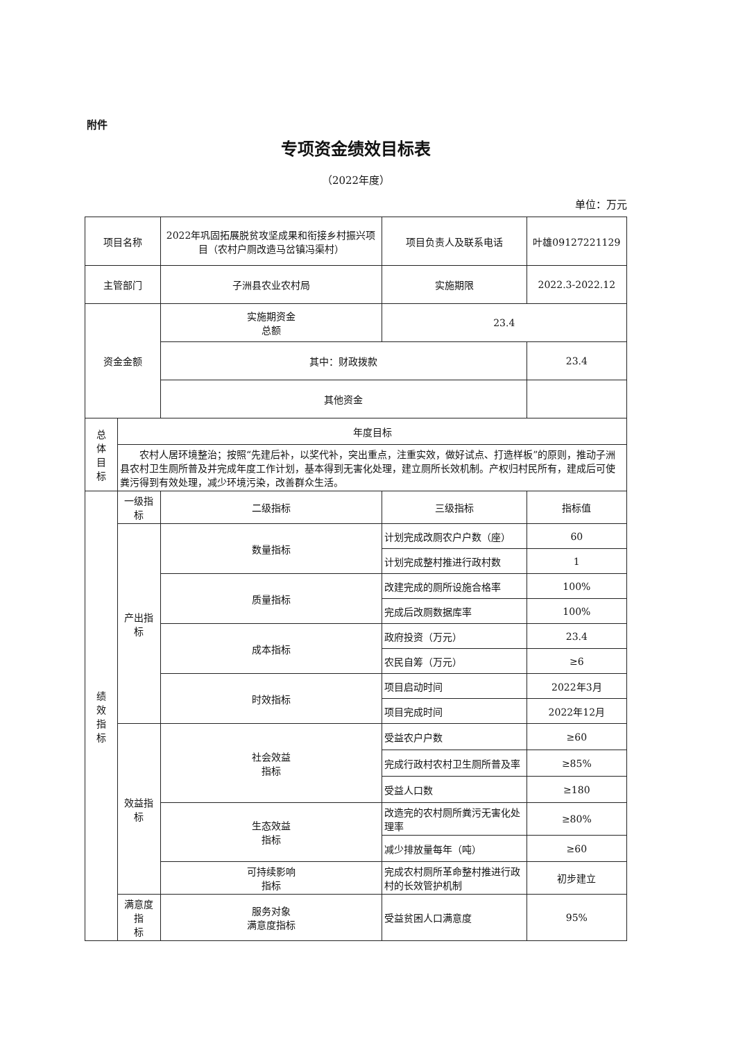附件
专项资金绩效目标表
（2022年度）
单位：万元
| 项目名称 | | 2022年巩固拓展脱贫攻坚成果和衔接乡村振兴项目（农村户厕改造马岔镇冯渠村） | | 项目负责人及联系电话 | 叶雄09127221129 | |
| 主管部门 | | 子洲县农业农村局 | | 实施期限 | 2022.3-2022.12 | |
| 资金金额 | | 实施期资金 总额 | | 23.4 | | |
| | | 其中：财政拨款 | | | 23.4 | |
| | | 其他资金 | | | | |
| 总 体 目 标 | 年度目标 | | | | | |
| | 农村人居环境整治；按照“先建后补，以奖代补，突出重点，注重实效，做好试点、打造样板”的原则，推动子洲县农村卫生厕所普及并完成年度工作计划，基本得到无害化处理，建立厕所长效机制。产权归村民所有，建成后可使粪污得到有效处理，减少环境污染，改善群众生活。 | | | | | |
| 绩 效 指 标 | 一级指标 | 二级指标 | 三级指标 | | | 指标值 |
| | 产出指标 | 数量指标 | 计划完成改厕农户户数（座） | | | 60 |
| | | | 计划完成整村推进行政村数 | | | 1 |
| | | 质量指标 | 改建完成的厕所设施合格率 | | | 100% |
| | | | 完成后改厕数据库率 | | | 100% |
| | | 成本指标 | 政府投资（万元） | | | 23.4 |
| | | | 农民自筹（万元） | | | ≥6 |
| | | 时效指标 | 项目启动时间 | | | 2022年3月 |
| | | | 项目完成时间 | | | 2022年12月 |
| | 效益指标 | 社会效益 指标 | 受益农户户数 | | | ≥60 |
| | | | 完成行政村农村卫生厕所普及率 | | | ≥85% |
| | | | 受益人口数 | | | ≥180 |
| | | 生态效益 指标 | 改造完的农村厕所粪污无害化处理率 | | | ≥80% |
| | | | 减少排放量每年（吨） | | | ≥60 |
| | | 可持续影响 指标 | 完成农村厕所革命整村推进行政村的长效管护机制 | | | 初步建立 |
| | 满意度指 标 | 服务对象 满意度指标 | 受益贫困人口满意度 | | | 95% |